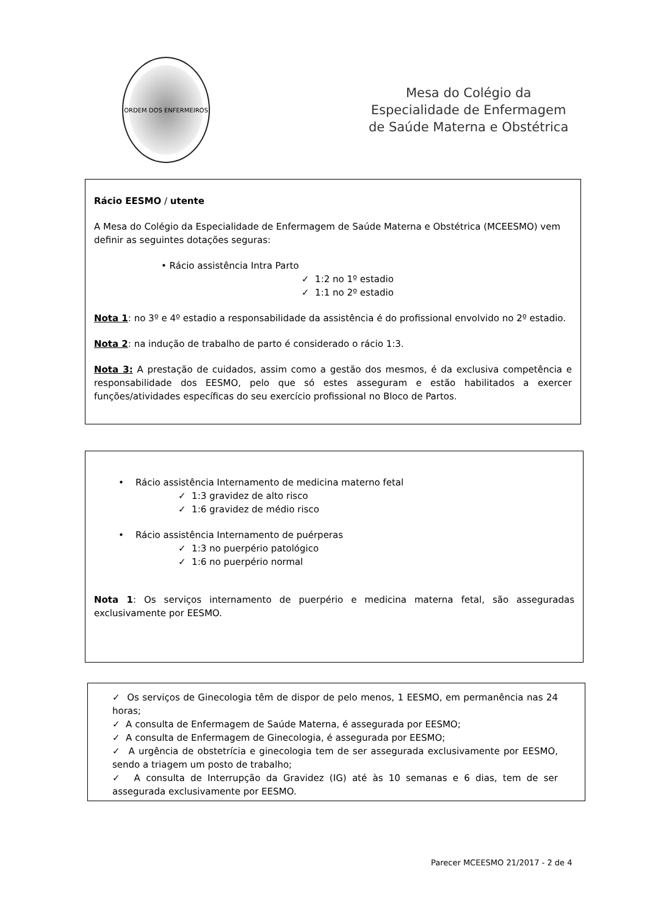ORDEM DOS ENFERMEIROS
Mesa do Colégio da
Especialidade de Enfermagem
de Saúde Materna e Obstétrica
Rácio EESMO / utente
A Mesa do Colégio da Especialidade de Enfermagem de Saúde Materna e Obstétrica (MCEESMO) vem definir as seguintes dotações seguras:
• Rácio assistência Intra Parto
✓ 1:2 no 1º estadio
✓ 1:1 no 2º estadio
Nota 1: no 3º e 4º estadio a responsabilidade da assistência é do profissional envolvido no 2º estadio.
Nota 2: na indução de trabalho de parto é considerado o rácio 1:3.
Nota 3: A prestação de cuidados, assim como a gestão dos mesmos, é da exclusiva competência e responsabilidade dos EESMO, pelo que só estes asseguram e estão habilitados a exercer funções/atividades específicas do seu exercício profissional no Bloco de Partos.
• Rácio assistência Internamento de medicina materno fetal
✓ 1:3 gravidez de alto risco
✓ 1:6 gravidez de médio risco
• Rácio assistência Internamento de puérperas
✓ 1:3 no puerpério patológico
✓ 1:6 no puerpério normal
Nota 1: Os serviços internamento de puerpério e medicina materna fetal, são asseguradas exclusivamente por EESMO.
✓ Os serviços de Ginecologia têm de dispor de pelo menos, 1 EESMO, em permanência nas 24 horas;
✓ A consulta de Enfermagem de Saúde Materna, é assegurada por EESMO;
✓ A consulta de Enfermagem de Ginecologia, é assegurada por EESMO;
✓ A urgência de obstetrícia e ginecologia tem de ser assegurada exclusivamente por EESMO, sendo a triagem um posto de trabalho;
✓ A consulta de Interrupção da Gravidez (IG) até às 10 semanas e 6 dias, tem de ser assegurada exclusivamente por EESMO.
Parecer MCEESMO 21/2017 - 2 de 4